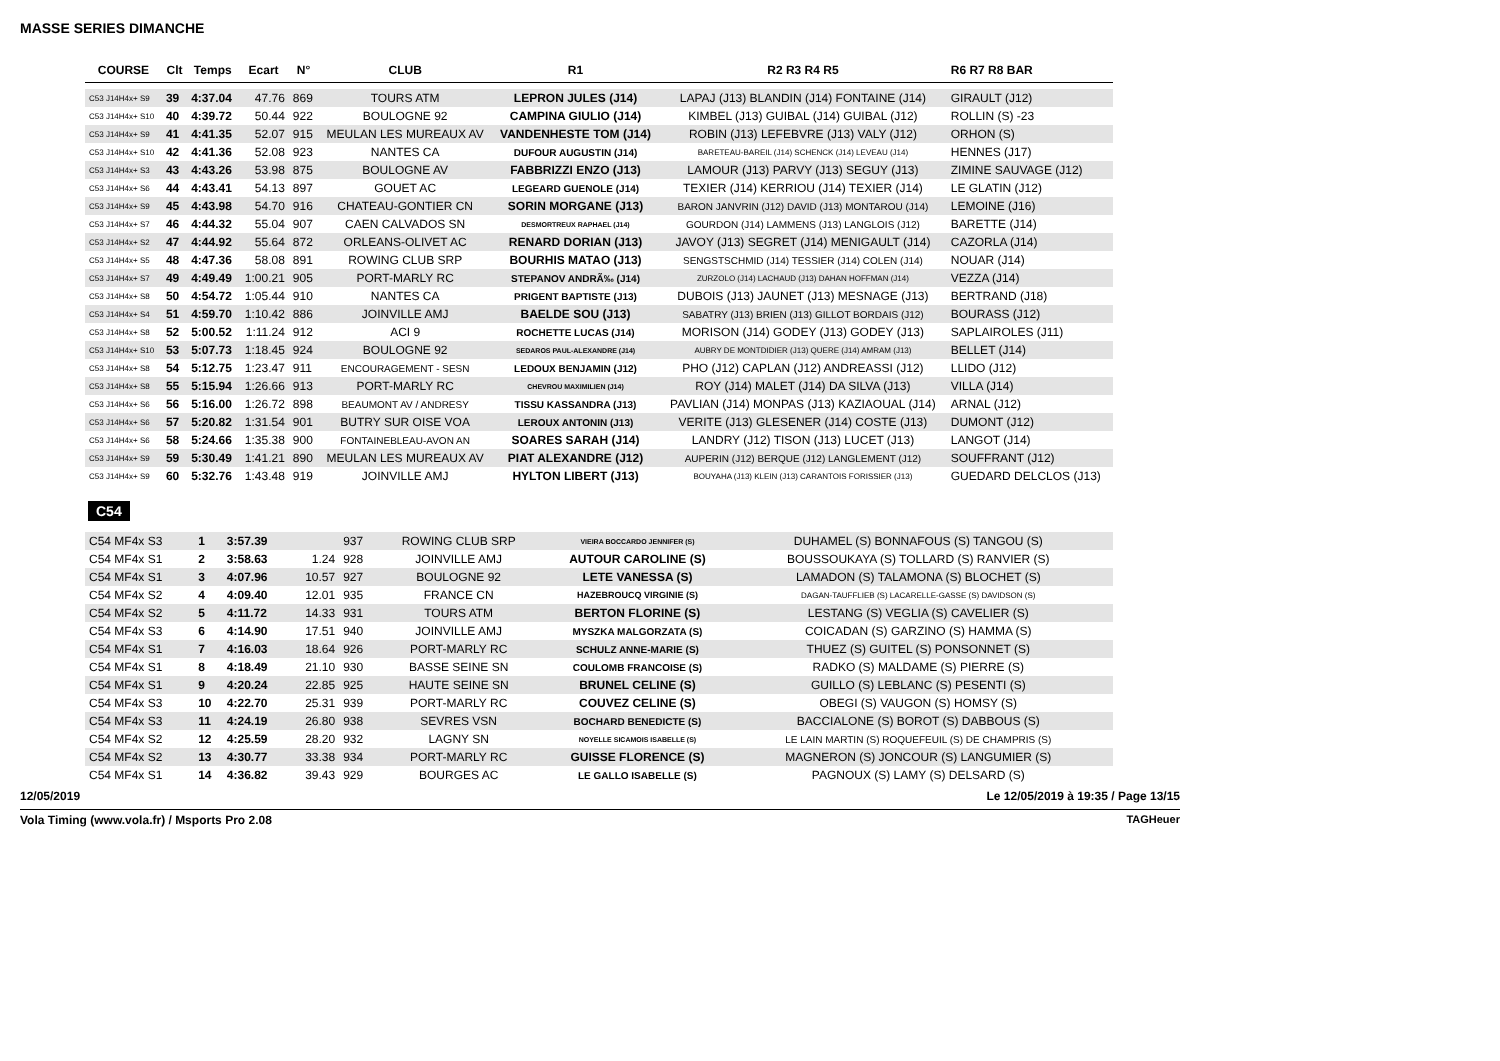MASSE SERIES DIMANCHE
| COURSE | Clt | Temps | Ecart | N° | CLUB | R1 | R2 R3 R4 R5 | R6 R7 R8 BAR |
| --- | --- | --- | --- | --- | --- | --- | --- | --- |
| C53 J14H4x+ S9 | 39 | 4:37.04 | 47.76 | 869 | TOURS ATM | LEPRON JULES (J14) | LAPAJ (J13) BLANDIN (J14) FONTAINE (J14) | GIRAULT (J12) |
| C53 J14H4x+ S10 | 40 | 4:39.72 | 50.44 | 922 | BOULOGNE 92 | CAMPINA GIULIO (J14) | KIMBEL (J13) GUIBAL (J14) GUIBAL (J12) | ROLLIN (S) -23 |
| C53 J14H4x+ S9 | 41 | 4:41.35 | 52.07 | 915 | MEULAN LES MUREAUX AV | VANDENHESTE TOM (J14) | ROBIN (J13) LEFEBVRE (J13) VALY (J12) | ORHON (S) |
| C53 J14H4x+ S10 | 42 | 4:41.36 | 52.08 | 923 | NANTES CA | DUFOUR AUGUSTIN (J14) | BARETEAU-BAREIL (J14) SCHENCK (J14) LEVEAU (J14) | HENNES (J17) |
| C53 J14H4x+ S3 | 43 | 4:43.26 | 53.98 | 875 | BOULOGNE AV | FABBRIZZI ENZO (J13) | LAMOUR (J13) PARVY (J13) SEGUY (J13) | ZIMINE SAUVAGE (J12) |
| C53 J14H4x+ S6 | 44 | 4:43.41 | 54.13 | 897 | GOUET AC | LEGEARD GUENOLE (J14) | TEXIER (J14) KERRIOU (J14) TEXIER (J14) | LE GLATIN (J12) |
| C53 J14H4x+ S9 | 45 | 4:43.98 | 54.70 | 916 | CHATEAU-GONTIER CN | SORIN MORGANE (J13) | BARON JANVRIN (J12) DAVID (J13) MONTAROU (J14) | LEMOINE (J16) |
| C53 J14H4x+ S7 | 46 | 4:44.32 | 55.04 | 907 | CAEN CALVADOS SN | DESMORTREUX RAPHAEL (J14) | GOURDON (J14) LAMMENS (J13) LANGLOIS (J12) | BARETTE (J14) |
| C53 J14H4x+ S2 | 47 | 4:44.92 | 55.64 | 872 | ORLEANS-OLIVET AC | RENARD DORIAN (J13) | JAVOY (J13) SEGRET (J14) MENIGAULT (J14) | CAZORLA (J14) |
| C53 J14H4x+ S5 | 48 | 4:47.36 | 58.08 | 891 | ROWING CLUB SRP | BOURHIS MATAO (J13) | SENGSTSCHMID (J14) TESSIER (J14) COLEN (J14) | NOUAR (J14) |
| C53 J14H4x+ S7 | 49 | 4:49.49 | 1:00.21 | 905 | PORT-MARLY RC | STEPANOV ANDRÃ‰ (J14) | ZURZOLO (J14) LACHAUD (J13) DAHAN HOFFMAN (J14) | VEZZA (J14) |
| C53 J14H4x+ S8 | 50 | 4:54.72 | 1:05.44 | 910 | NANTES CA | PRIGENT BAPTISTE (J13) | DUBOIS (J13) JAUNET (J13) MESNAGE (J13) | BERTRAND (J18) |
| C53 J14H4x+ S4 | 51 | 4:59.70 | 1:10.42 | 886 | JOINVILLE AMJ | BAELDE SOU (J13) | SABATRY (J13) BRIEN (J13) GILLOT BORDAIS (J12) | BOURASS (J12) |
| C53 J14H4x+ S8 | 52 | 5:00.52 | 1:11.24 | 912 | ACI 9 | ROCHETTE LUCAS (J14) | MORISON (J14) GODEY (J13) GODEY (J13) | SAPLAIROLES (J11) |
| C53 J14H4x+ S10 | 53 | 5:07.73 | 1:18.45 | 924 | BOULOGNE 92 | SEDAROS PAUL-ALEXANDRE (J14) | AUBRY DE MONTDIDIER (J13) QUERE (J14) AMRAM (J13) | BELLET (J14) |
| C53 J14H4x+ S8 | 54 | 5:12.75 | 1:23.47 | 911 | ENCOURAGEMENT - SESN | LEDOUX BENJAMIN (J12) | PHO (J12) CAPLAN (J12) ANDREASSI (J12) | LLIDO (J12) |
| C53 J14H4x+ S8 | 55 | 5:15.94 | 1:26.66 | 913 | PORT-MARLY RC | CHEVROU MAXIMILIEN (J14) | ROY (J14) MALET (J14) DA SILVA (J13) | VILLA (J14) |
| C53 J14H4x+ S6 | 56 | 5:16.00 | 1:26.72 | 898 | BEAUMONT AV / ANDRESY | TISSU KASSANDRA (J13) | PAVLIAN (J14) MONPAS (J13) KAZIAOUAL (J14) | ARNAL (J12) |
| C53 J14H4x+ S6 | 57 | 5:20.82 | 1:31.54 | 901 | BUTRY SUR OISE VOA | LEROUX ANTONIN (J13) | VERITE (J13) GLESENER (J14) COSTE (J13) | DUMONT (J12) |
| C53 J14H4x+ S6 | 58 | 5:24.66 | 1:35.38 | 900 | FONTAINEBLEAU-AVON AN | SOARES SARAH (J14) | LANDRY (J12) TISON (J13) LUCET (J13) | LANGOT (J14) |
| C53 J14H4x+ S9 | 59 | 5:30.49 | 1:41.21 | 890 | MEULAN LES MUREAUX AV | PIAT ALEXANDRE (J12) | AUPERIN (J12) BERQUE (J12) LANGLEMENT (J12) | SOUFFRANT (J12) |
| C53 J14H4x+ S9 | 60 | 5:32.76 | 1:43.48 | 919 | JOINVILLE AMJ | HYLTON LIBERT (J13) | BOUYAHA (J13) KLEIN (J13) CARANTOIS FORISSIER (J13) | GUEDARD DELCLOS (J13) |
C54
| C54 MF4x S3 | 1 | 3:57.39 | | 937 | ROWING CLUB SRP | VIEIRA BOCCARDO JENNIFER (S) | DUHAMEL (S) BONNAFOUS (S) TANGOU (S) | |
| C54 MF4x S1 | 2 | 3:58.63 | 1.24 | 928 | JOINVILLE AMJ | AUTOUR CAROLINE (S) | BOUSSOUKAYA (S) TOLLARD (S) RANVIER (S) | |
| C54 MF4x S1 | 3 | 4:07.96 | 10.57 | 927 | BOULOGNE 92 | LETE VANESSA (S) | LAMADON (S) TALAMONA (S) BLOCHET (S) | |
| C54 MF4x S2 | 4 | 4:09.40 | 12.01 | 935 | FRANCE CN | HAZEBROUCQ VIRGINIE (S) | DAGAN-TAUFFLIEB (S) LACARELLE-GASSE (S) DAVIDSON (S) | |
| C54 MF4x S2 | 5 | 4:11.72 | 14.33 | 931 | TOURS ATM | BERTON FLORINE (S) | LESTANG (S) VEGLIA (S) CAVELIER (S) | |
| C54 MF4x S3 | 6 | 4:14.90 | 17.51 | 940 | JOINVILLE AMJ | MYSZKA MALGORZATA (S) | COICADAN (S) GARZINO (S) HAMMA (S) | |
| C54 MF4x S1 | 7 | 4:16.03 | 18.64 | 926 | PORT-MARLY RC | SCHULZ ANNE-MARIE (S) | THUEZ (S) GUITEL (S) PONSONNET (S) | |
| C54 MF4x S1 | 8 | 4:18.49 | 21.10 | 930 | BASSE SEINE SN | COULOMB FRANCOISE (S) | RADKO (S) MALDAME (S) PIERRE (S) | |
| C54 MF4x S1 | 9 | 4:20.24 | 22.85 | 925 | HAUTE SEINE SN | BRUNEL CELINE (S) | GUILLO (S) LEBLANC (S) PESENTI (S) | |
| C54 MF4x S3 | 10 | 4:22.70 | 25.31 | 939 | PORT-MARLY RC | COUVEZ CELINE (S) | OBEGI (S) VAUGON (S) HOMSY (S) | |
| C54 MF4x S3 | 11 | 4:24.19 | 26.80 | 938 | SEVRES VSN | BOCHARD BENEDICTE (S) | BACCIALONE (S) BOROT (S) DABBOUS (S) | |
| C54 MF4x S2 | 12 | 4:25.59 | 28.20 | 932 | LAGNY SN | NOYELLE SICAMOIS ISABELLE (S) | LE LAIN MARTIN (S) ROQUEFEUIL (S) DE CHAMPRIS (S) | |
| C54 MF4x S2 | 13 | 4:30.77 | 33.38 | 934 | PORT-MARLY RC | GUISSE FLORENCE (S) | MAGNERON (S) JONCOUR (S) LANGUMIER (S) | |
| C54 MF4x S1 | 14 | 4:36.82 | 39.43 | 929 | BOURGES AC | LE GALLO ISABELLE (S) | PAGNOUX (S) LAMY (S) DELSARD (S) | |
12/05/2019 Le 12/05/2019 à 19:35 / Page 13/15
Vola Timing (www.vola.fr) / Msports Pro 2.08 TAGHeuer